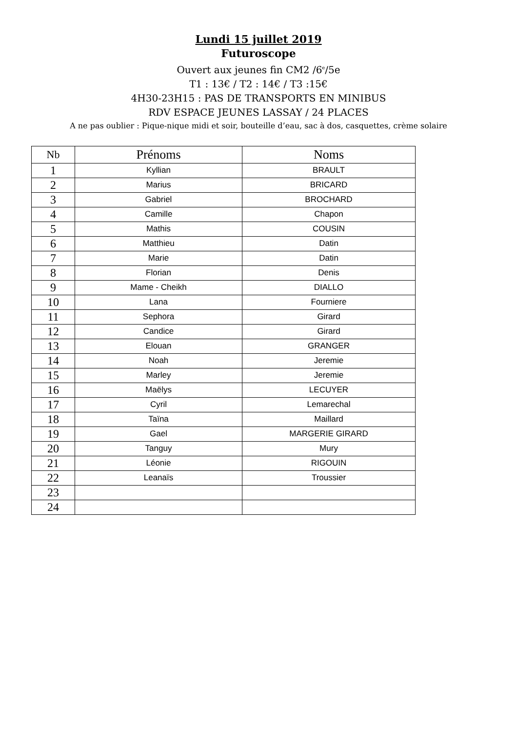Lundi 15 juillet 2019
Futuroscope
Ouvert aux jeunes fin CM2 /6<sup>e</sup>/5e
T1 : 13€ / T2 : 14€ / T3 :15€
4H30-23H15 : PAS DE TRANSPORTS EN MINIBUS
RDV ESPACE JEUNES LASSAY / 24 PLACES
A ne pas oublier : Pique-nique midi et soir, bouteille d’eau, sac à dos, casquettes, crème solaire
| Nb | Prénoms | Noms |
| --- | --- | --- |
| 1 | Kyllian | BRAULT |
| 2 | Marius | BRICARD |
| 3 | Gabriel | BROCHARD |
| 4 | Camille | Chapon |
| 5 | Mathis | COUSIN |
| 6 | Matthieu | Datin |
| 7 | Marie | Datin |
| 8 | Florian | Denis |
| 9 | Mame - Cheikh | DIALLO |
| 10 | Lana | Fourniere |
| 11 | Sephora | Girard |
| 12 | Candice | Girard |
| 13 | Elouan | GRANGER |
| 14 | Noah | Jeremie |
| 15 | Marley | Jeremie |
| 16 | Maëlys | LECUYER |
| 17 | Cyril | Lemarechal |
| 18 | Taïna | Maillard |
| 19 | Gael | MARGERIE GIRARD |
| 20 | Tanguy | Mury |
| 21 | Léonie | RIGOUIN |
| 22 | Leanaïs | Troussier |
| 23 | | |
| 24 | | |